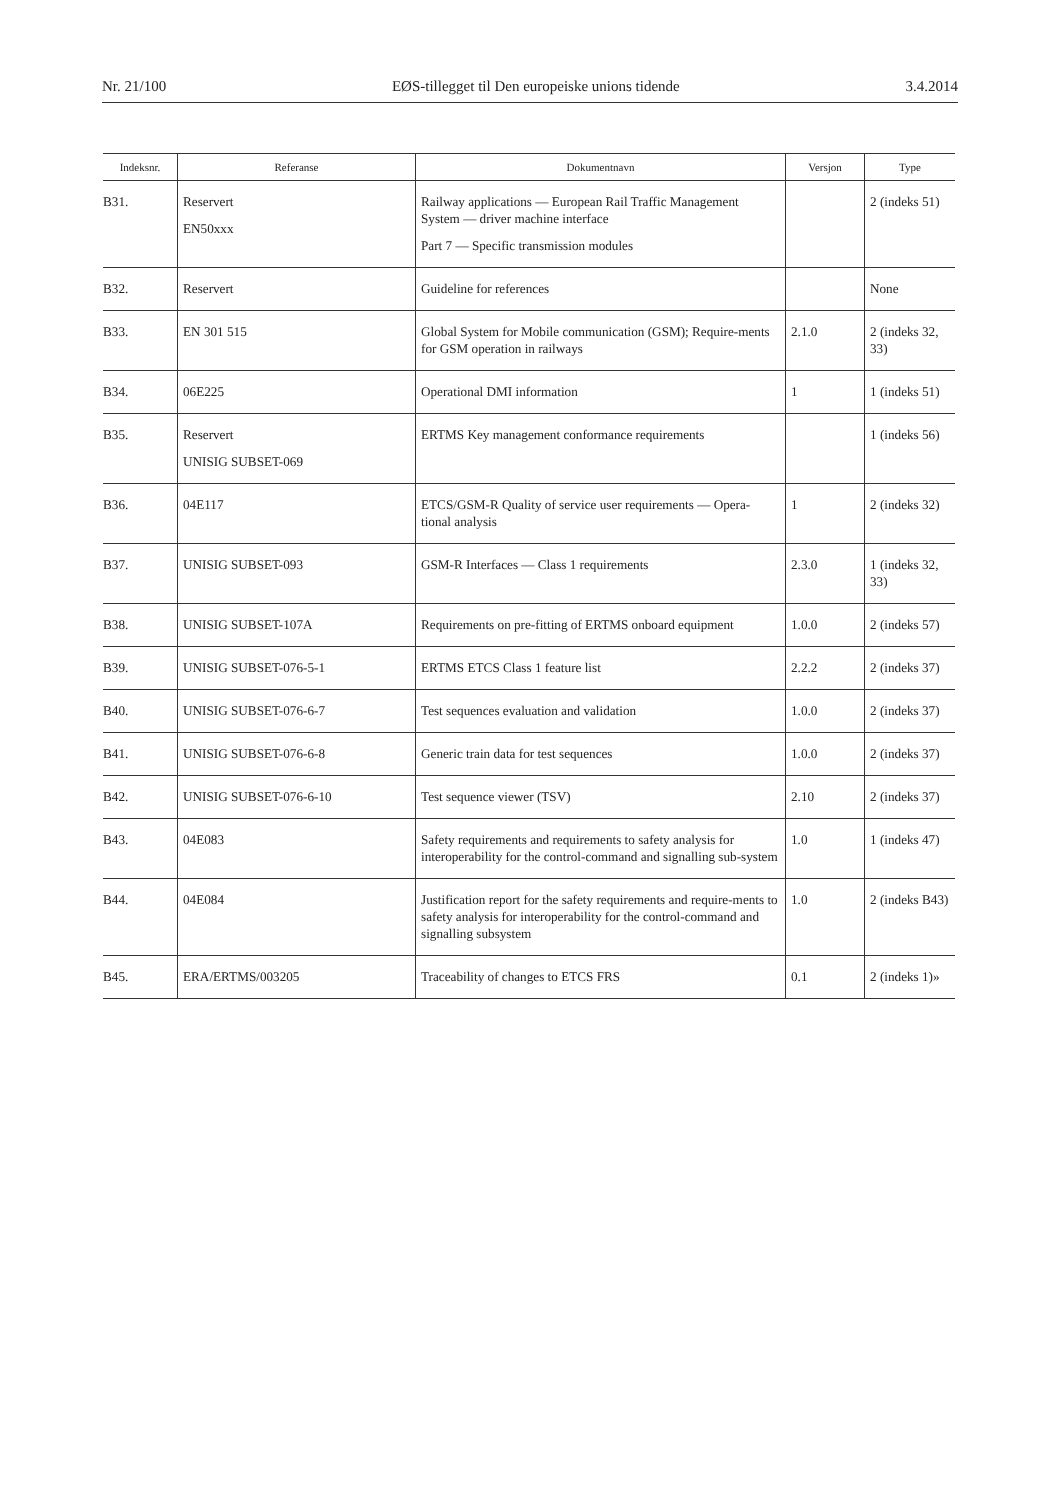Nr. 21/100 EØS-tillegget til Den europeiske unions tidende 3.4.2014
| Indeksnr. | Referanse | Dokumentnavn | Versjon | Type |
| --- | --- | --- | --- | --- |
| B31. | Reservert EN50xxx | Railway applications — European Rail Traffic Management System — driver machine interface Part 7 — Specific transmission modules | | 2 (indeks 51) |
| B32. | Reservert | Guideline for references | | None |
| B33. | EN 301 515 | Global System for Mobile communication (GSM); Require-ments for GSM operation in railways | 2.1.0 | 2 (indeks 32, 33) |
| B34. | 06E225 | Operational DMI information | 1 | 1 (indeks 51) |
| B35. | Reservert UNISIG SUBSET-069 | ERTMS Key management conformance requirements | | 1 (indeks 56) |
| B36. | 04E117 | ETCS/GSM-R Quality of service user requirements — Opera-tional analysis | 1 | 2 (indeks 32) |
| B37. | UNISIG SUBSET-093 | GSM-R Interfaces — Class 1 requirements | 2.3.0 | 1 (indeks 32, 33) |
| B38. | UNISIG SUBSET-107A | Requirements on pre-fitting of ERTMS onboard equipment | 1.0.0 | 2 (indeks 57) |
| B39. | UNISIG SUBSET-076-5-1 | ERTMS ETCS Class 1 feature list | 2.2.2 | 2 (indeks 37) |
| B40. | UNISIG SUBSET-076-6-7 | Test sequences evaluation and validation | 1.0.0 | 2 (indeks 37) |
| B41. | UNISIG SUBSET-076-6-8 | Generic train data for test sequences | 1.0.0 | 2 (indeks 37) |
| B42. | UNISIG SUBSET-076-6-10 | Test sequence viewer (TSV) | 2.10 | 2 (indeks 37) |
| B43. | 04E083 | Safety requirements and requirements to safety analysis for interoperability for the control-command and signalling sub-system | 1.0 | 1 (indeks 47) |
| B44. | 04E084 | Justification report for the safety requirements and require-ments to safety analysis for interoperability for the control-command and signalling subsystem | 1.0 | 2 (indeks B43) |
| B45. | ERA/ERTMS/003205 | Traceability of changes to ETCS FRS | 0.1 | 2 (indeks 1)» |